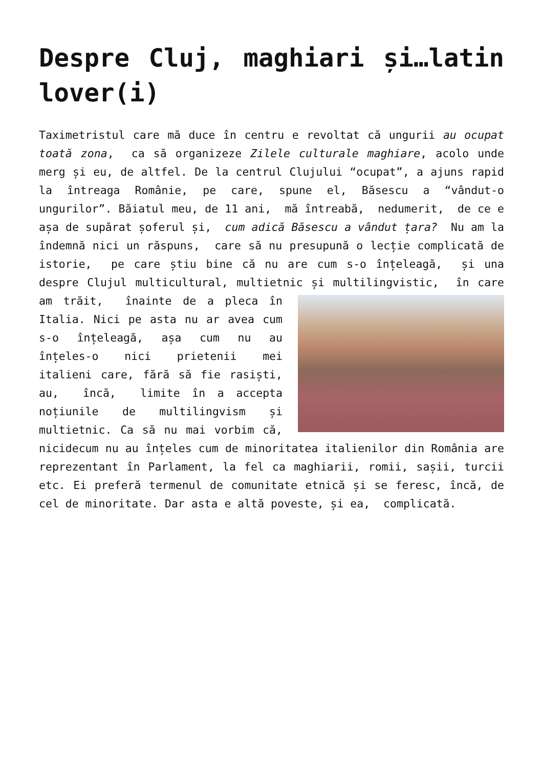Despre Cluj, maghiari și…latin lover(i)
Taximetristul care mă duce în centru e revoltat că ungurii au ocupat toată zona, ca să organizeze Zilele culturale maghiare, acolo unde merg și eu, de altfel. De la centrul Clujului “ocupat”, a ajuns rapid la întreaga Românie, pe care, spune el, Băsescu a “vândut-o ungurilor”. Băiatul meu, de 11 ani, mă întreabă, nedumerit, de ce e așa de supărat șoferul și, cum adică Băsescu a vândut țara? Nu am la îndemnă nici un răspuns, care să nu presupună o lecție complicată de istorie, pe care știu bine că nu are cum s-o înțeleagă, și una despre Clujul multicultural, multietnic și multilingvistic, în care am trăit, înainte de a pleca în Italia. Nici pe asta nu ar avea cum s-o înțeleagă, așa cum nu au înțeles-o nici prietenii mei italieni care, fără să fie rasiști, au, încă, limite în a accepta noțiunile de multilingvism și multietnic. Ca să nu mai vorbim că, nicidecum nu au înțeles cum de minoritatea italienilor din România are reprezentant în Parlament, la fel ca maghiarii, romii, sașii, turcii etc. Ei preferă termenul de comunitate etnică și se feresc, încă, de cel de minoritate. Dar asta e altă poveste, și ea, complicată.